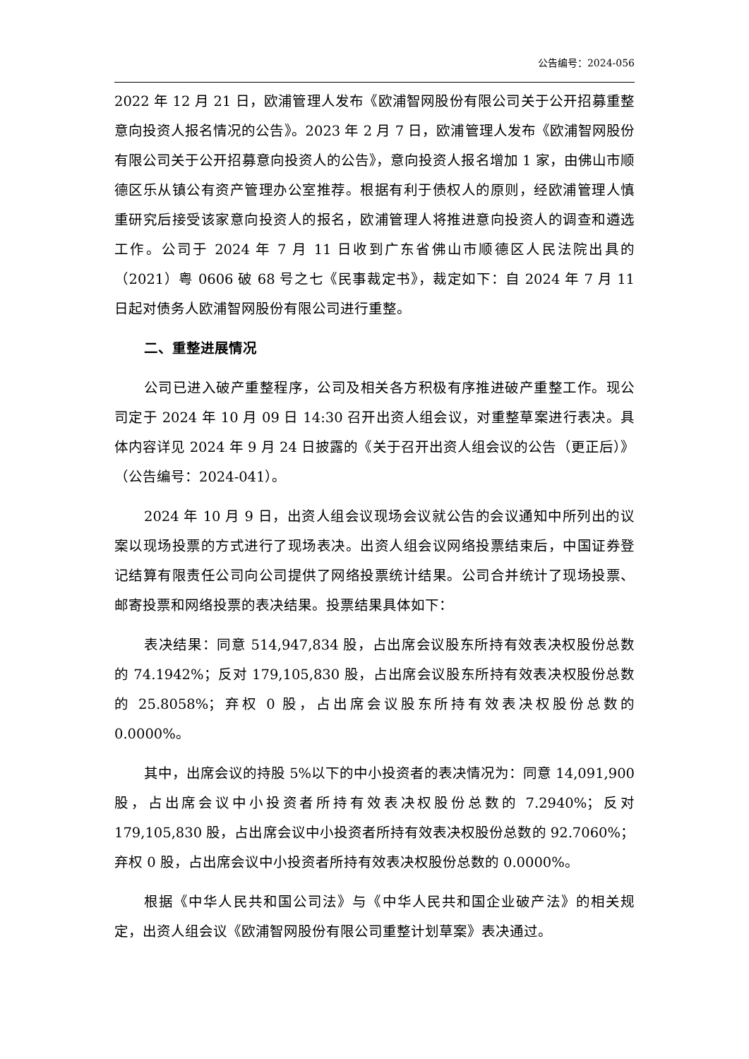公告编号：2024-056
2022 年 12 月 21 日，欧浦管理人发布《欧浦智网股份有限公司关于公开招募重整意向投资人报名情况的公告》。2023 年 2 月 7 日，欧浦管理人发布《欧浦智网股份有限公司关于公开招募意向投资人的公告》，意向投资人报名增加 1 家，由佛山市顺德区乐从镇公有资产管理办公室推荐。根据有利于债权人的原则，经欧浦管理人慎重研究后接受该家意向投资人的报名，欧浦管理人将推进意向投资人的调查和遴选工作。公司于 2024 年 7 月 11 日收到广东省佛山市顺德区人民法院出具的（2021）粤 0606 破 68 号之七《民事裁定书》，裁定如下：自 2024 年 7 月 11 日起对债务人欧浦智网股份有限公司进行重整。
二、重整进展情况
公司已进入破产重整程序，公司及相关各方积极有序推进破产重整工作。现公司定于 2024 年 10 月 09 日 14:30 召开出资人组会议，对重整草案进行表决。具体内容详见 2024 年 9 月 24 日披露的《关于召开出资人组会议的公告（更正后）》（公告编号：2024-041）。
2024 年 10 月 9 日，出资人组会议现场会议就公告的会议通知中所列出的议案以现场投票的方式进行了现场表决。出资人组会议网络投票结束后，中国证券登记结算有限责任公司向公司提供了网络投票统计结果。公司合并统计了现场投票、邮寄投票和网络投票的表决结果。投票结果具体如下：
表决结果：同意 514,947,834 股，占出席会议股东所持有效表决权股份总数的 74.1942%；反对 179,105,830 股，占出席会议股东所持有效表决权股份总数的 25.8058%；弃权 0 股，占出席会议股东所持有效表决权股份总数的 0.0000%。
其中，出席会议的持股 5%以下的中小投资者的表决情况为：同意 14,091,900 股，占出席会议中小投资者所持有效表决权股份总数的 7.2940%；反对 179,105,830 股，占出席会议中小投资者所持有效表决权股份总数的 92.7060%；弃权 0 股，占出席会议中小投资者所持有效表决权股份总数的 0.0000%。
根据《中华人民共和国公司法》与《中华人民共和国企业破产法》的相关规定，出资人组会议《欧浦智网股份有限公司重整计划草案》表决通过。